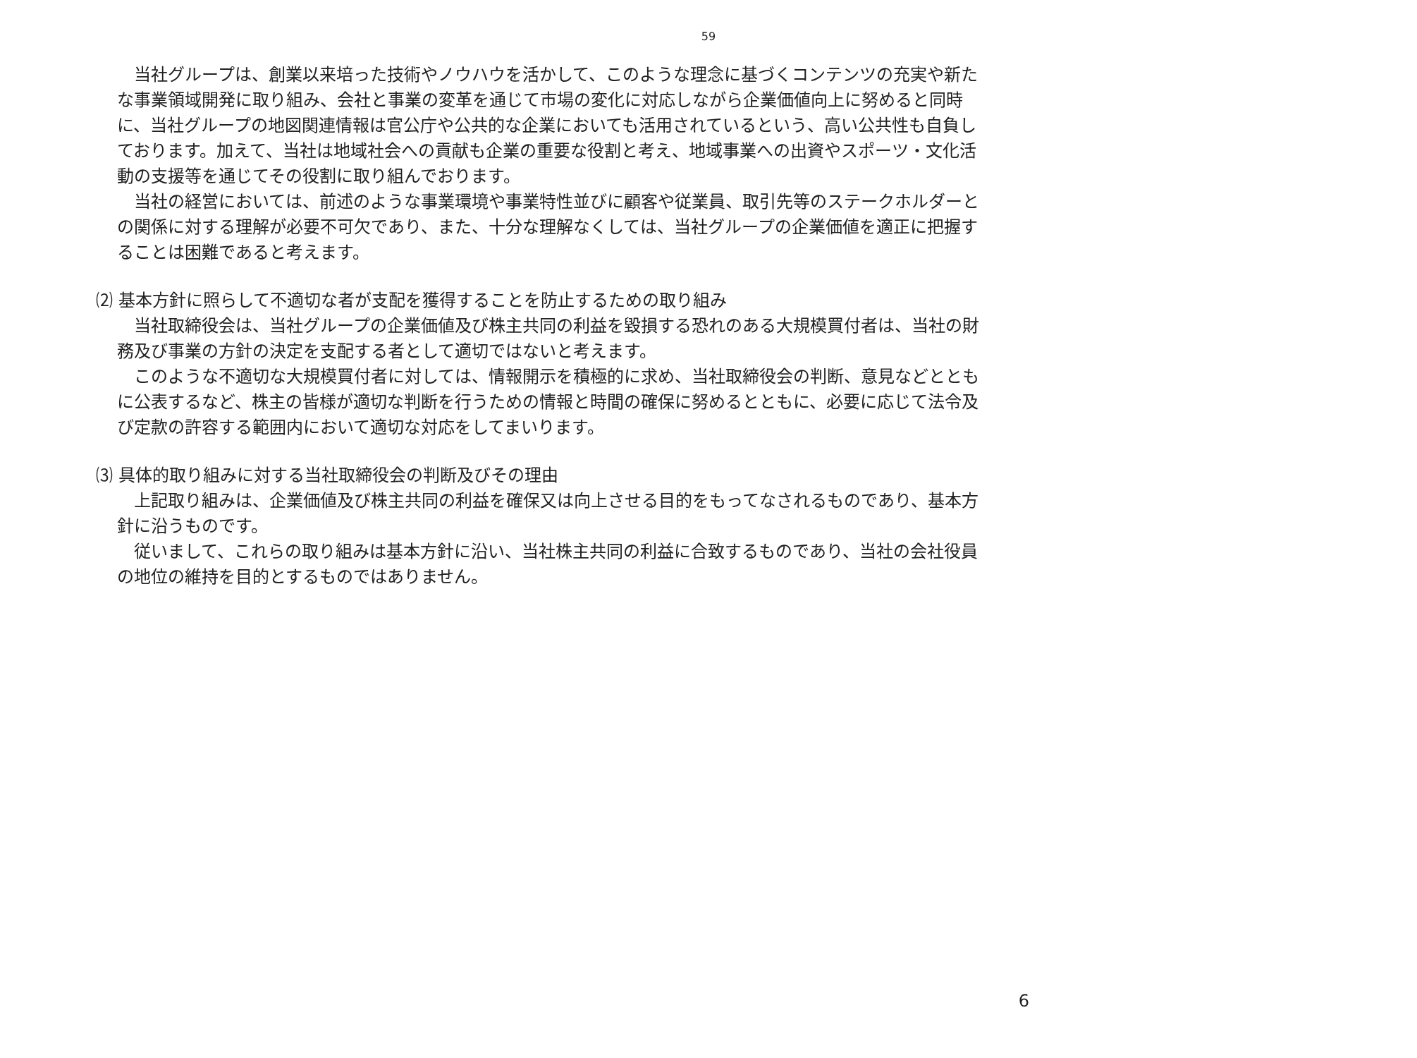59
当社グループは、創業以来培った技術やノウハウを活かして、このような理念に基づくコンテンツの充実や新たな事業領域開発に取り組み、会社と事業の変革を通じて市場の変化に対応しながら企業価値向上に努めると同時に、当社グループの地図関連情報は官公庁や公共的な企業においても活用されているという、高い公共性も自負しております。加えて、当社は地域社会への貢献も企業の重要な役割と考え、地域事業への出資やスポーツ・文化活動の支援等を通じてその役割に取り組んでおります。
当社の経営においては、前述のような事業環境や事業特性並びに顧客や従業員、取引先等のステークホルダーとの関係に対する理解が必要不可欠であり、また、十分な理解なくしては、当社グループの企業価値を適正に把握することは困難であると考えます。
⑵ 基本方針に照らして不適切な者が支配を獲得することを防止するための取り組み
当社取締役会は、当社グループの企業価値及び株主共同の利益を毀損する恐れのある大規模買付者は、当社の財務及び事業の方針の決定を支配する者として適切ではないと考えます。
このような不適切な大規模買付者に対しては、情報開示を積極的に求め、当社取締役会の判断、意見などとともに公表するなど、株主の皆様が適切な判断を行うための情報と時間の確保に努めるとともに、必要に応じて法令及び定款の許容する範囲内において適切な対応をしてまいります。
⑶ 具体的取り組みに対する当社取締役会の判断及びその理由
上記取り組みは、企業価値及び株主共同の利益を確保又は向上させる目的をもってなされるものであり、基本方針に沿うものです。
従いまして、これらの取り組みは基本方針に沿い、当社株主共同の利益に合致するものであり、当社の会社役員の地位の維持を目的とするものではありません。
6